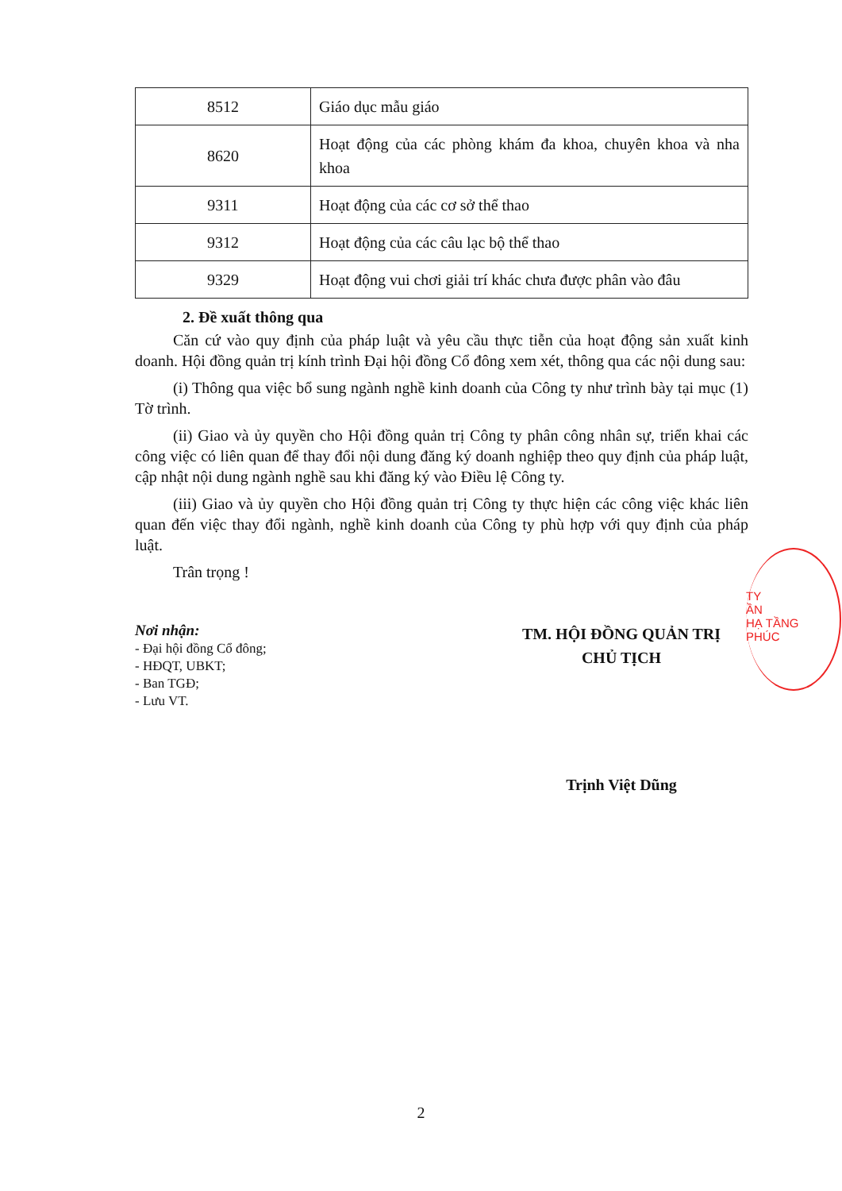| 8512 | Giáo dục mẫu giáo |
| 8620 | Hoạt động của các phòng khám đa khoa, chuyên khoa và nha khoa |
| 9311 | Hoạt động của các cơ sở thể thao |
| 9312 | Hoạt động của các câu lạc bộ thể thao |
| 9329 | Hoạt động vui chơi giải trí khác chưa được phân vào đâu |
2. Đề xuất thông qua
Căn cứ vào quy định của pháp luật và yêu cầu thực tiễn của hoạt động sản xuất kinh doanh. Hội đồng quản trị kính trình Đại hội đồng Cổ đông xem xét, thông qua các nội dung sau:
(i) Thông qua việc bổ sung ngành nghề kinh doanh của Công ty như trình bày tại mục (1) Tờ trình.
(ii) Giao và ủy quyền cho Hội đồng quản trị Công ty phân công nhân sự, triển khai các công việc có liên quan để thay đổi nội dung đăng ký doanh nghiệp theo quy định của pháp luật, cập nhật nội dung ngành nghề sau khi đăng ký vào Điều lệ Công ty.
(iii) Giao và ủy quyền cho Hội đồng quản trị Công ty thực hiện các công việc khác liên quan đến việc thay đổi ngành, nghề kinh doanh của Công ty phù hợp với quy định của pháp luật.
Trân trọng !
Nơi nhận:
- Đại hội đồng Cổ đông;
- HĐQT, UBKT;
- Ban TGĐ;
- Lưu VT.
TM. HỘI ĐỒNG QUẢN TRỊ
CHỦ TỊCH
Trịnh Việt Dũng
TY
ẦN
HẠ TẦNG
PHÚC
2